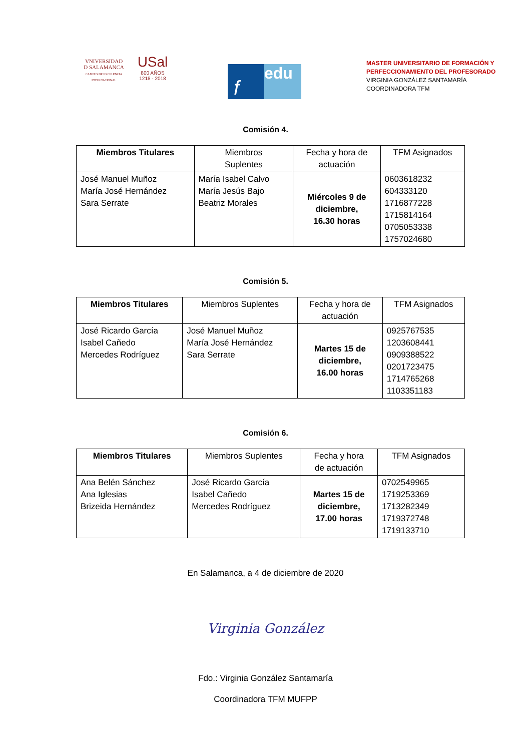VNIVERSIDAD
D SALAMANCA
CAMPUS DE EXCELENCIA INTERNACIONAL
USal
800 AÑOS
1218 - 2018
f
edu
MASTER UNIVERSITARIO DE FORMACIÓN Y
PERFECCIONAMIENTO DEL PROFESORADO
VIRGINIA GONZÁLEZ SANTAMARÍA
COORDINADORA TFM
Comisión 4.
| Miembros Titulares | Miembros Suplentes | Fecha y hora de actuación | TFM Asignados |
| --- | --- | --- | --- |
| José Manuel Muñoz María José Hernández Sara Serrate | María Isabel Calvo María Jesús Bajo Beatriz Morales | Miércoles 9 de diciembre, 16.30 horas | 0603618232 604333120 1716877228 1715814164 0705053338 1757024680 |
Comisión 5.
| Miembros Titulares | Miembros Suplentes | Fecha y hora de actuación | TFM Asignados |
| --- | --- | --- | --- |
| José Ricardo García Isabel Cañedo Mercedes Rodríguez | José Manuel Muñoz María José Hernández Sara Serrate | Martes 15 de diciembre, 16.00 horas | 0925767535 1203608441 0909388522 0201723475 1714765268 1103351183 |
Comisión 6.
| Miembros Titulares | Miembros Suplentes | Fecha y hora de actuación | TFM Asignados |
| --- | --- | --- | --- |
| Ana Belén Sánchez Ana Iglesias Brizeida Hernández | José Ricardo García Isabel Cañedo Mercedes Rodríguez | Martes 15 de diciembre, 17.00 horas | 0702549965 1719253369 1713282349 1719372748 1719133710 |
En Salamanca, a 4 de diciembre de 2020
Virginia González
Fdo.: Virginia González Santamaría
Coordinadora TFM MUFPP